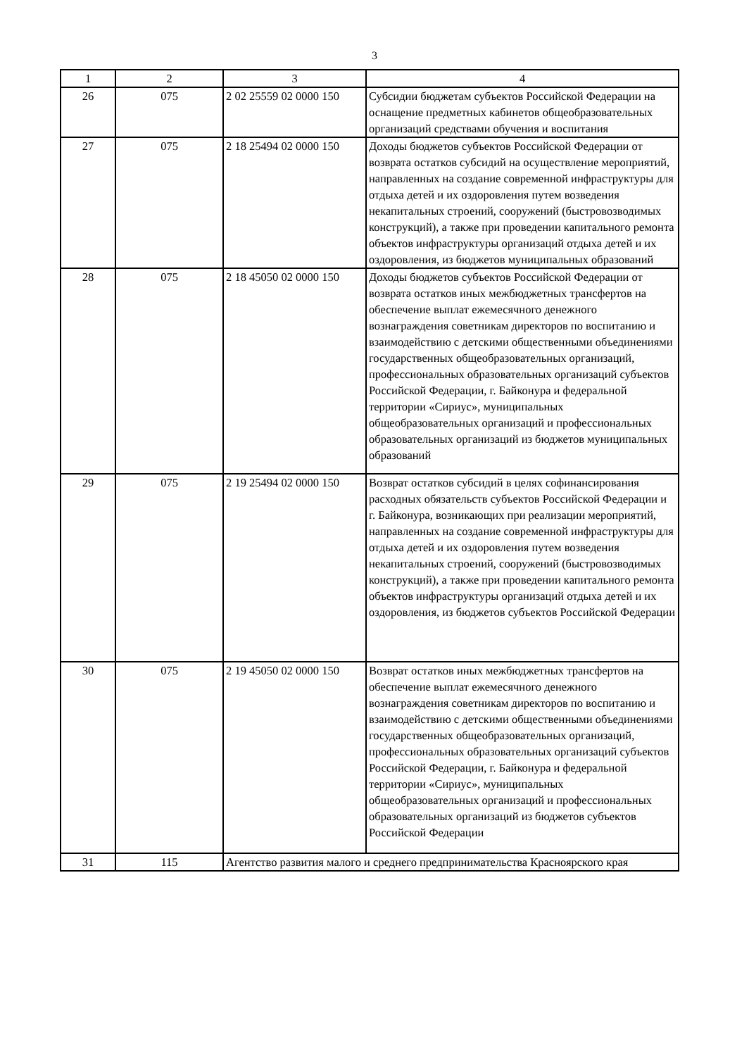3
| 1 | 2 | 3 | 4 |
| --- | --- | --- | --- |
| 26 | 075 | 2 02 25559 02 0000 150 | Субсидии бюджетам субъектов Российской Федерации на оснащение предметных кабинетов общеобразовательных организаций средствами обучения и воспитания |
| 27 | 075 | 2 18 25494 02 0000 150 | Доходы бюджетов субъектов Российской Федерации от возврата остатков субсидий на осуществление мероприятий, направленных на создание современной инфраструктуры для отдыха детей и их оздоровления путем возведения некапитальных строений, сооружений (быстровозводимых конструкций), а также при проведении капитального ремонта объектов инфраструктуры организаций отдыха детей и их оздоровления, из бюджетов муниципальных образований |
| 28 | 075 | 2 18 45050 02 0000 150 | Доходы бюджетов субъектов Российской Федерации от возврата остатков иных межбюджетных трансфертов на обеспечение выплат ежемесячного денежного вознаграждения советникам директоров по воспитанию и взаимодействию с детскими общественными объединениями государственных общеобразовательных организаций, профессиональных образовательных организаций субъектов Российской Федерации, г. Байконура и федеральной территории «Сириус», муниципальных общеобразовательных организаций и профессиональных образовательных организаций из бюджетов муниципальных образований |
| 29 | 075 | 2 19 25494 02 0000 150 | Возврат остатков субсидий в целях софинансирования расходных обязательств субъектов Российской Федерации и г. Байконура, возникающих при реализации мероприятий, направленных на создание современной инфраструктуры для отдыха детей и их оздоровления путем возведения некапитальных строений, сооружений (быстровозводимых конструкций), а также при проведении капитального ремонта объектов инфраструктуры организаций отдыха детей и их оздоровления, из бюджетов субъектов Российской Федерации |
| 30 | 075 | 2 19 45050 02 0000 150 | Возврат остатков иных межбюджетных трансфертов на обеспечение выплат ежемесячного денежного вознаграждения советникам директоров по воспитанию и взаимодействию с детскими общественными объединениями государственных общеобразовательных организаций, профессиональных образовательных организаций субъектов Российской Федерации, г. Байконура и федеральной территории «Сириус», муниципальных общеобразовательных организаций и профессиональных образовательных организаций из бюджетов субъектов Российской Федерации |
| 31 | 115 | Агентство развития малого и среднего предпринимательства Красноярского края | |